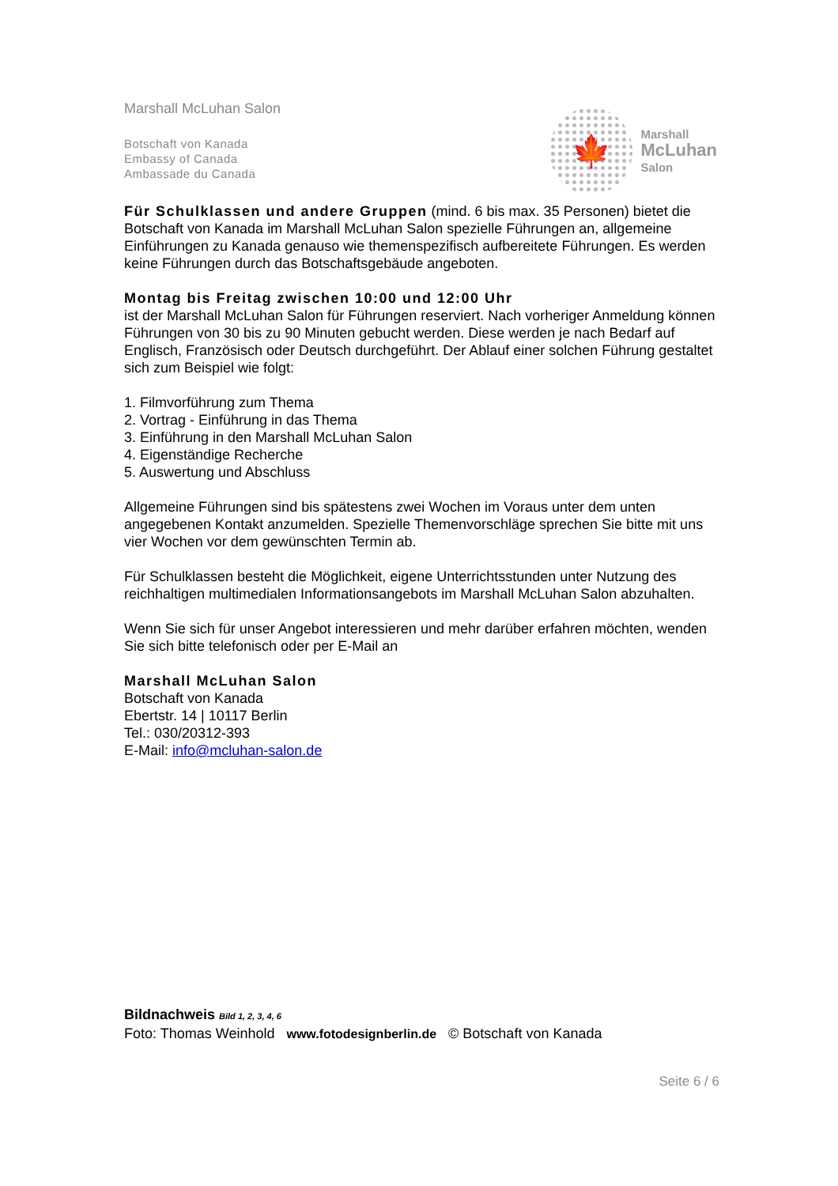Marshall McLuhan Salon
Botschaft von Kanada
Embassy of Canada
Ambassade du Canada
🍁
Marshall
McLuhan
Salon
Für Schulklassen und andere Gruppen (mind. 6 bis max. 35 Personen) bietet die Botschaft von Kanada im Marshall McLuhan Salon spezielle Führungen an, allgemeine Einführungen zu Kanada genauso wie themenspezifisch aufbereitete Führungen. Es werden keine Führungen durch das Botschaftsgebäude angeboten.
Montag bis Freitag zwischen 10:00 und 12:00 Uhr
ist der Marshall McLuhan Salon für Führungen reserviert. Nach vorheriger Anmeldung können Führungen von 30 bis zu 90 Minuten gebucht werden. Diese werden je nach Bedarf auf Englisch, Französisch oder Deutsch durchgeführt. Der Ablauf einer solchen Führung gestaltet sich zum Beispiel wie folgt:
1. Filmvorführung zum Thema
2. Vortrag - Einführung in das Thema
3. Einführung in den Marshall McLuhan Salon
4. Eigenständige Recherche
5. Auswertung und Abschluss
Allgemeine Führungen sind bis spätestens zwei Wochen im Voraus unter dem unten angegebenen Kontakt anzumelden. Spezielle Themenvorschläge sprechen Sie bitte mit uns vier Wochen vor dem gewünschten Termin ab.
Für Schulklassen besteht die Möglichkeit, eigene Unterrichtsstunden unter Nutzung des reichhaltigen multimedialen Informationsangebots im Marshall McLuhan Salon abzuhalten.
Wenn Sie sich für unser Angebot interessieren und mehr darüber erfahren möchten, wenden Sie sich bitte telefonisch oder per E-Mail an
Marshall McLuhan Salon
Botschaft von Kanada
Ebertstr. 14 | 10117 Berlin
Tel.: 030/20312-393
E-Mail: info@mcluhan-salon.de
Bildnachweis Bild 1, 2, 3, 4, 6
Foto: Thomas Weinhold www.fotodesignberlin.de © Botschaft von Kanada
Seite 6 / 6